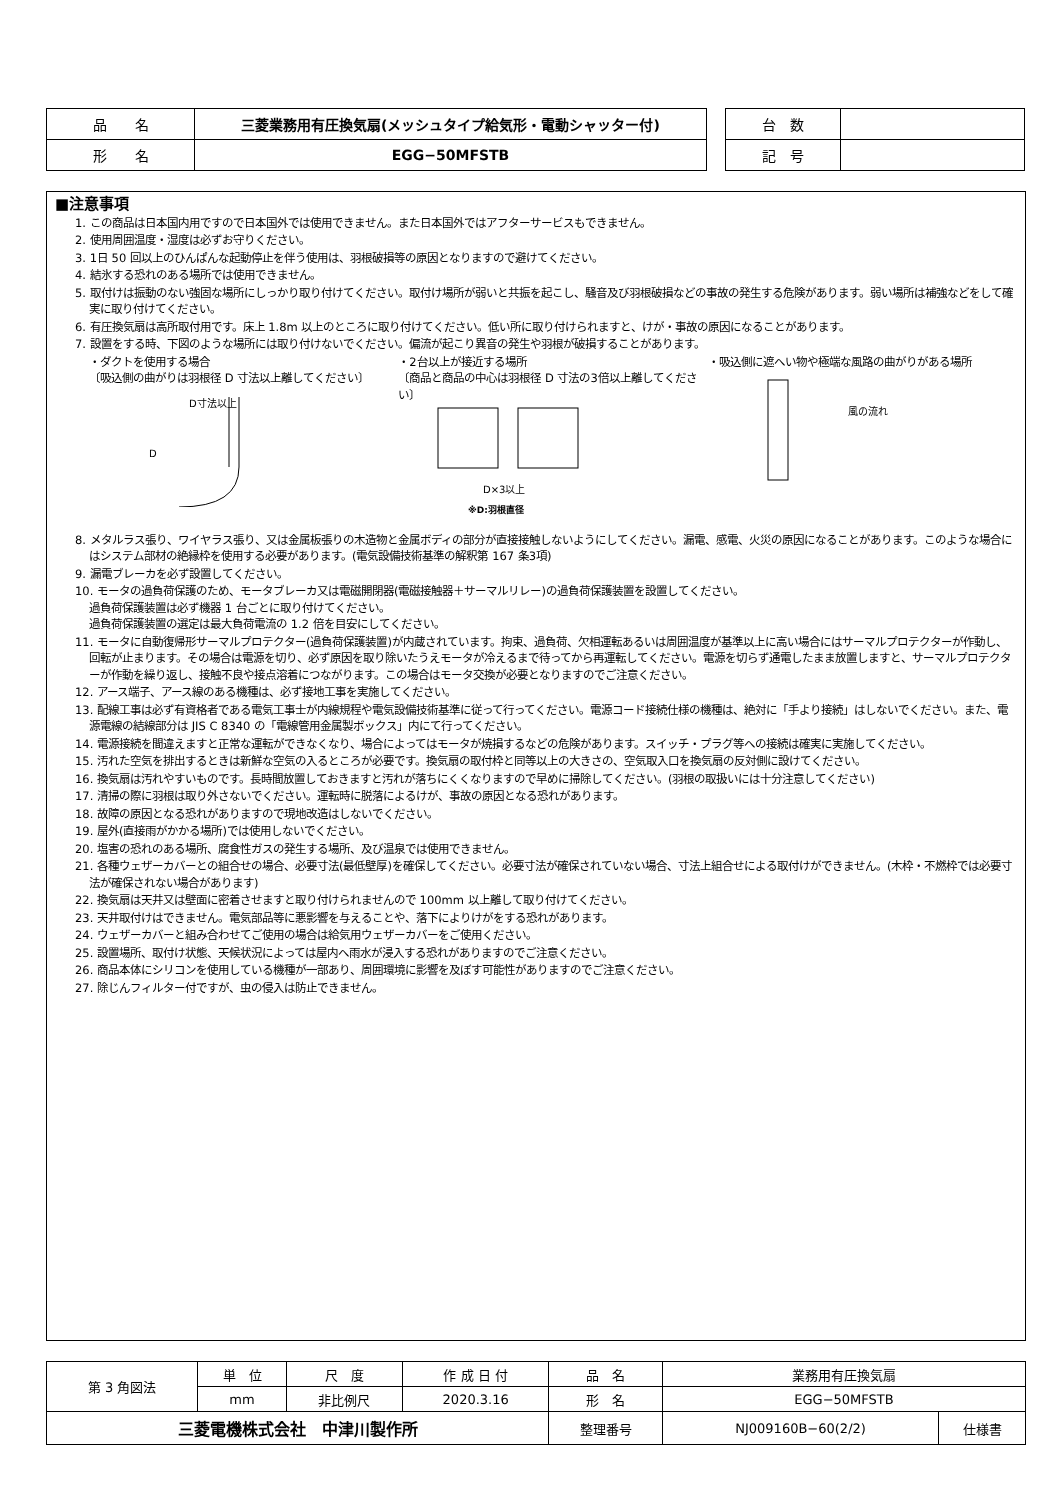| 品 名 | 三菱業務用有圧換気扇(メッシュタイプ給気形・電動シャッター付) |
| 形 名 | EGG−50MFSTB |
| 台 数 | |
| 記 号 | |
■注意事項
1. この商品は日本国内用ですので日本国外では使用できません。また日本国外ではアフターサービスもできません。
2. 使用周囲温度・湿度は必ずお守りください。
3. 1日 50 回以上のひんぱんな起動停止を伴う使用は、羽根破損等の原因となりますので避けてください。
4. 結氷する恐れのある場所では使用できません。
5. 取付けは振動のない強固な場所にしっかり取り付けてください。取付け場所が弱いと共振を起こし、騒音及び羽根破損などの事故の発生する危険があります。弱い場所は補強などをして確実に取り付けてください。
6. 有圧換気扇は高所取付用です。床上 1.8m 以上のところに取り付けてください。低い所に取り付けられますと、けが・事故の原因になることがあります。
7. 設置をする時、下図のような場所には取り付けないでください。偏流が起こり異音の発生や羽根が破損することがあります。
・ダクトを使用する場合
〔吸込側の曲がりは羽根径 D 寸法以上離してください〕
D寸法以上
D
・2台以上が接近する場所
〔商品と商品の中心は羽根径 D 寸法の3倍以上離してください〕
D×3以上
※D:羽根直径
・吸込側に遮へい物や極端な風路の曲がりがある場所
風の流れ
8. メタルラス張り、ワイヤラス張り、又は金属板張りの木造物と金属ボディの部分が直接接触しないようにしてください。漏電、感電、火災の原因になることがあります。このような場合にはシステム部材の絶縁枠を使用する必要があります。(電気設備技術基準の解釈第 167 条3項)
9. 漏電ブレーカを必ず設置してください。
10. モータの過負荷保護のため、モータブレーカ又は電磁開閉器(電磁接触器＋サーマルリレー)の過負荷保護装置を設置してください。
過負荷保護装置は必ず機器 1 台ごとに取り付けてください。
過負荷保護装置の選定は最大負荷電流の 1.2 倍を目安にしてください。
11. モータに自動復帰形サーマルプロテクター(過負荷保護装置)が内蔵されています。拘束、過負荷、欠相運転あるいは周囲温度が基準以上に高い場合にはサーマルプロテクターが作動し、回転が止まります。その場合は電源を切り、必ず原因を取り除いたうえモータが冷えるまで待ってから再運転してください。電源を切らず通電したまま放置しますと、サーマルプロテクターが作動を繰り返し、接触不良や接点溶着につながります。この場合はモータ交換が必要となりますのでご注意ください。
12. アース端子、アース線のある機種は、必ず接地工事を実施してください。
13. 配線工事は必ず有資格者である電気工事士が内線規程や電気設備技術基準に従って行ってください。電源コード接続仕様の機種は、絶対に「手より接続」はしないでください。また、電源電線の結線部分は JIS C 8340 の「電線管用金属製ボックス」内にて行ってください。
14. 電源接続を間違えますと正常な運転ができなくなり、場合によってはモータが焼損するなどの危険があります。スイッチ・プラグ等への接続は確実に実施してください。
15. 汚れた空気を排出するときは新鮮な空気の入るところが必要です。換気扇の取付枠と同等以上の大きさの、空気取入口を換気扇の反対側に設けてください。
16. 換気扇は汚れやすいものです。長時間放置しておきますと汚れが落ちにくくなりますので早めに掃除してください。(羽根の取扱いには十分注意してください)
17. 清掃の際に羽根は取り外さないでください。運転時に脱落によるけが、事故の原因となる恐れがあります。
18. 故障の原因となる恐れがありますので現地改造はしないでください。
19. 屋外(直接雨がかかる場所)では使用しないでください。
20. 塩害の恐れのある場所、腐食性ガスの発生する場所、及び温泉では使用できません。
21. 各種ウェザーカバーとの組合せの場合、必要寸法(最低壁厚)を確保してください。必要寸法が確保されていない場合、寸法上組合せによる取付けができません。(木枠・不燃枠では必要寸法が確保されない場合があります)
22. 換気扇は天井又は壁面に密着させますと取り付けられませんので 100mm 以上離して取り付けてください。
23. 天井取付けはできません。電気部品等に悪影響を与えることや、落下によりけがをする恐れがあります。
24. ウェザーカバーと組み合わせてご使用の場合は給気用ウェザーカバーをご使用ください。
25. 設置場所、取付け状態、天候状況によっては屋内へ雨水が浸入する恐れがありますのでご注意ください。
26. 商品本体にシリコンを使用している機種が一部あり、周囲環境に影響を及ぼす可能性がありますのでご注意ください。
27. 除じんフィルター付ですが、虫の侵入は防止できません。
| 第 3 角図法 | 単 位 | 尺 度 | 作 成 日 付 | 品 名 | 業務用有圧換気扇 | |
| | mm | 非比例尺 | 2020.3.16 | 形 名 | EGG−50MFSTB | |
| 三菱電機株式会社 中津川製作所 | | | | 整理番号 | NJ009160B−60(2/2) | 仕様書 |